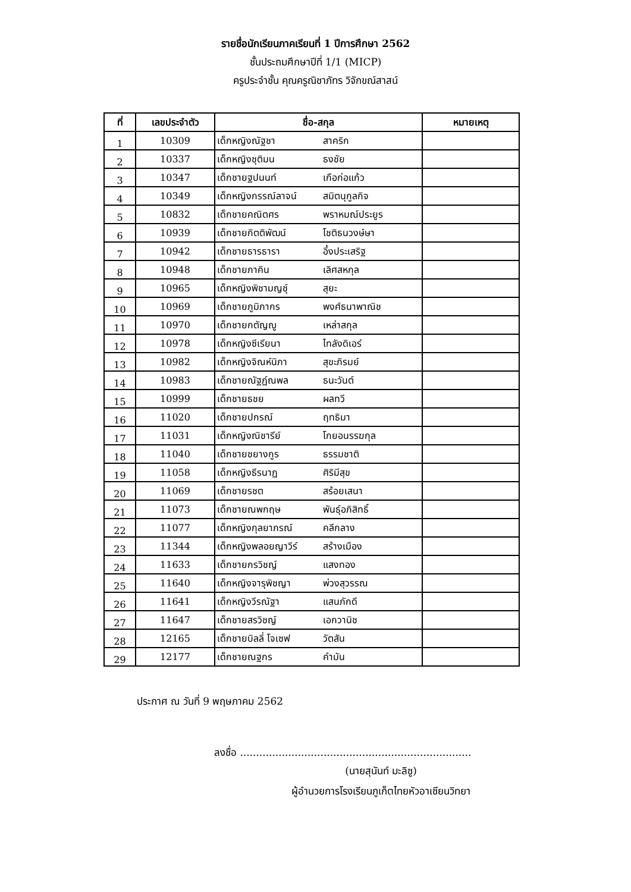รายชื่อนักเรียนภาคเรียนที่ 1 ปีการศึกษา 2562
ชั้นประถมศึกษาปีที่ 1/1 (MICP)
ครูประจำชั้น คุณครูณิชาภัทร วิจักขณ์สาสน์
| ที่ | เลขประจำตัว | ชื่อ-สกุล | หมายเหตุ |
| --- | --- | --- | --- |
| 1 | 10309 | เด็กหญิงณัฐชา สาคริก | |
| 2 | 10337 | เด็กหญิงชุติมน ธงชัย | |
| 3 | 10347 | เด็กชายฐปนนท์ เกือก่อแก้ว | |
| 4 | 10349 | เด็กหญิงกรรณ์ลาจน์ สมิตนุกูลกิจ | |
| 5 | 10832 | เด็กชายคณิตศร พราหมณ์ประยูร | |
| 6 | 10939 | เด็กชายกิตติพัฒน์ โชติธนวงษ์ษา | |
| 7 | 10942 | เด็กชายธารธารา อึ้งประเสริฐ | |
| 8 | 10948 | เด็กชายภาคิน เลิศสหกุล | |
| 9 | 10965 | เด็กหญิงพิชามญชุ์ สุยะ | |
| 10 | 10969 | เด็กชายภูมิภากร พงศ์ธนาพาณิช | |
| 11 | 10970 | เด็กชายกตัญญู เหล่าสกุล | |
| 12 | 10978 | เด็กหญิงซีเรียนา ไทลังดิเอร์ | |
| 13 | 10982 | เด็กหญิงจิณห์นิภา สุขะภิรมย์ | |
| 14 | 10983 | เด็กชายณัฐฏ์ณพล ธนะวันต์ | |
| 15 | 10999 | เด็กชายธชย ผลทวี | |
| 16 | 11020 | เด็กชายปกรณ์ ฤทธิมา | |
| 17 | 11031 | เด็กหญิงณิชารีย์ โกยอนรรฆกุล | |
| 18 | 11040 | เด็กชายชยางกูร ธรรมชาติ | |
| 19 | 11058 | เด็กหญิงธีรนาฏ ศิริมีสุข | |
| 20 | 11069 | เด็กชายรชต สร้อยเสนา | |
| 21 | 11073 | เด็กชายณพกฤษ พันธุ์อภิสิทธิ์ | |
| 22 | 11077 | เด็กหญิงกุลยาภรณ์ คลีกลาง | |
| 23 | 11344 | เด็กหญิงพลอยญาวีร์ สร้างเมือง | |
| 24 | 11633 | เด็กชายกรวิชญ์ แสงทอง | |
| 25 | 11640 | เด็กหญิงจารุพิชญา พ่วงสุวรรณ | |
| 26 | 11641 | เด็กหญิงวีรณัฐา แสนภักดี | |
| 27 | 11647 | เด็กชายสรวิชญ์ เอกวานิช | |
| 28 | 12165 | เด็กชายบิลลี่ โจเซฟ วัตสัน | |
| 29 | 12177 | เด็กชายณฐกร คำมัน | |
ประกาศ ณ วันที่ 9 พฤษภาคม 2562
ลงชื่อ ........................................................................
(นายสุนันท์ มะลิซู)
ผู้อำนวยการโรงเรียนภูเก็ตไทยหัวอาเซียนวิทยา